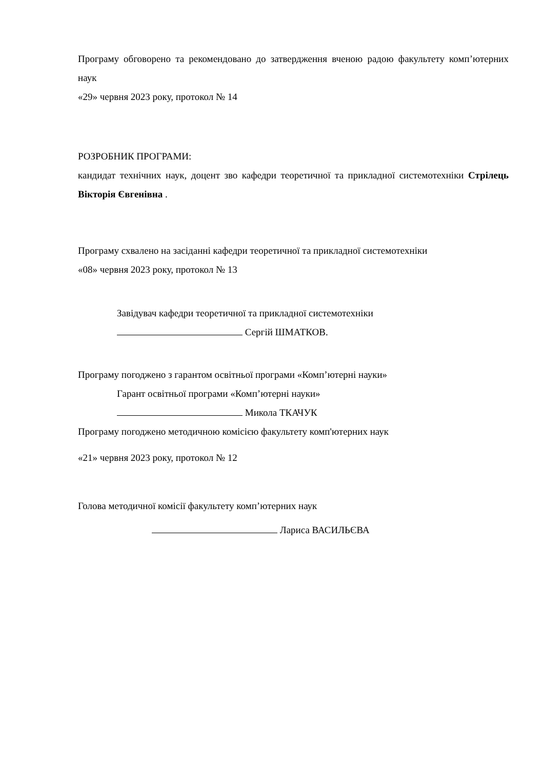Програму обговорено та рекомендовано до затвердження вченою радою факультету комп’ютерних наук
«29» червня 2023 року, протокол № 14
РОЗРОБНИК ПРОГРАМИ:
кандидат технічних наук, доцент зво кафедри теоретичної та прикладної системотехніки Стрілець Вікторія Євгенівна .
Програму схвалено на засіданні кафедри теоретичної та прикладної системотехніки
«08» червня 2023 року, протокол № 13
Завідувач кафедри теоретичної та прикладної системотехніки
Сергій ШМАТКОВ.
Програму погоджено з гарантом освітньої програми «Комп’ютерні науки»
Гарант освітньої програми «Комп’ютерні науки»
Микола ТКАЧУК
Програму погоджено методичною комісією факультету комп'ютерних наук
«21» червня 2023 року, протокол № 12
Голова методичної комісії факультету комп’ютерних наук
Лариса ВАСИЛЬЄВА